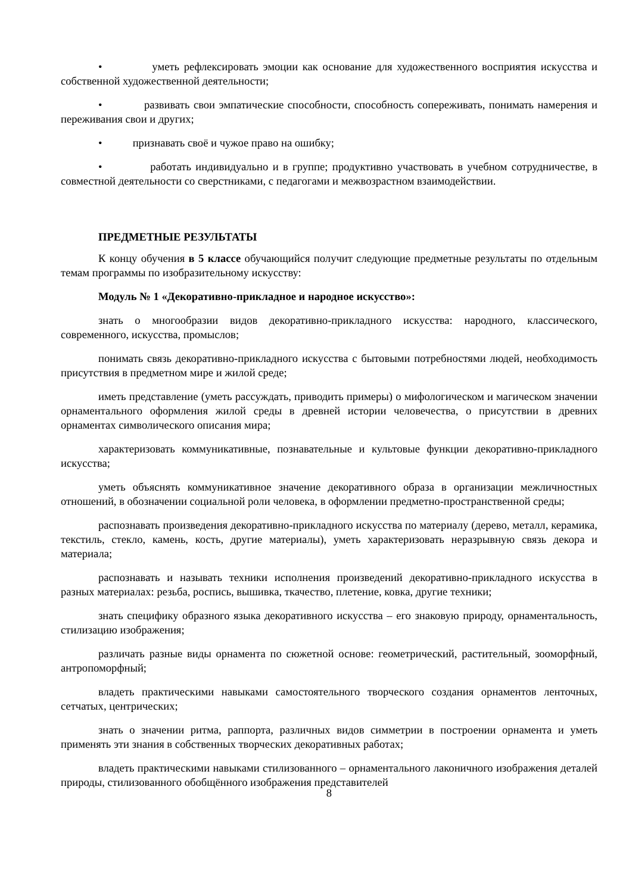• уметь рефлексировать эмоции как основание для художественного восприятия искусства и собственной художественной деятельности;
• развивать свои эмпатические способности, способность сопереживать, понимать намерения и переживания свои и других;
• признавать своё и чужое право на ошибку;
• работать индивидуально и в группе; продуктивно участвовать в учебном сотрудничестве, в совместной деятельности со сверстниками, с педагогами и межвозрастном взаимодействии.
ПРЕДМЕТНЫЕ РЕЗУЛЬТАТЫ
К концу обучения в 5 классе обучающийся получит следующие предметные результаты по отдельным темам программы по изобразительному искусству:
Модуль № 1 «Декоративно-прикладное и народное искусство»:
знать о многообразии видов декоративно-прикладного искусства: народного, классического, современного, искусства, промыслов;
понимать связь декоративно-прикладного искусства с бытовыми потребностями людей, необходимость присутствия в предметном мире и жилой среде;
иметь представление (уметь рассуждать, приводить примеры) о мифологическом и магическом значении орнаментального оформления жилой среды в древней истории человечества, о присутствии в древних орнаментах символического описания мира;
характеризовать коммуникативные, познавательные и культовые функции декоративно-прикладного искусства;
уметь объяснять коммуникативное значение декоративного образа в организации межличностных отношений, в обозначении социальной роли человека, в оформлении предметно-пространственной среды;
распознавать произведения декоративно-прикладного искусства по материалу (дерево, металл, керамика, текстиль, стекло, камень, кость, другие материалы), уметь характеризовать неразрывную связь декора и материала;
распознавать и называть техники исполнения произведений декоративно-прикладного искусства в разных материалах: резьба, роспись, вышивка, ткачество, плетение, ковка, другие техники;
знать специфику образного языка декоративного искусства – его знаковую природу, орнаментальность, стилизацию изображения;
различать разные виды орнамента по сюжетной основе: геометрический, растительный, зооморфный, антропоморфный;
владеть практическими навыками самостоятельного творческого создания орнаментов ленточных, сетчатых, центрических;
знать о значении ритма, раппорта, различных видов симметрии в построении орнамента и уметь применять эти знания в собственных творческих декоративных работах;
владеть практическими навыками стилизованного – орнаментального лаконичного изображения деталей природы, стилизованного обобщённого изображения представителей
8